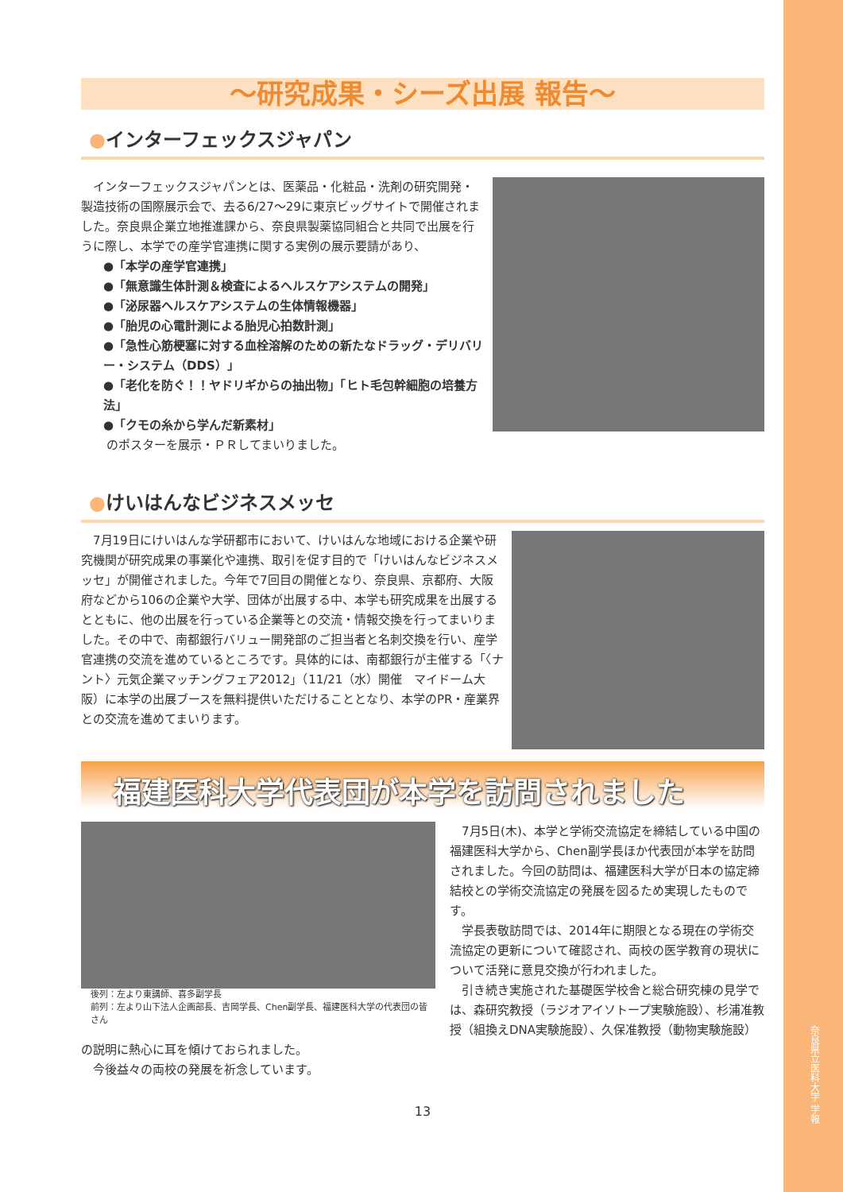奈良県立医科大学 学報
〜研究成果・シーズ出展 報告〜
●インターフェックスジャパン
　インターフェックスジャパンとは、医薬品・化粧品・洗剤の研究開発・製造技術の国際展示会で、去る6/27〜29に東京ビッグサイトで開催されました。奈良県企業立地推進課から、奈良県製薬協同組合と共同で出展を行うに際し、本学での産学官連携に関する実例の展示要請があり、
●「本学の産学官連携」
●「無意識生体計測＆検査によるヘルスケアシステムの開発」
●「泌尿器ヘルスケアシステムの生体情報機器」
●「胎児の心電計測による胎児心拍数計測」
●「急性心筋梗塞に対する血栓溶解のための新たなドラッグ・デリバリー・システム（DDS）」
●「老化を防ぐ！！ヤドリギからの抽出物」「ヒト毛包幹細胞の培養方法」
●「クモの糸から学んだ新素材」
のポスターを展示・ＰＲしてまいりました。
●けいはんなビジネスメッセ
　7月19日にけいはんな学研都市において、けいはんな地域における企業や研究機関が研究成果の事業化や連携、取引を促す目的で「けいはんなビジネスメッセ」が開催されました。今年で7回目の開催となり、奈良県、京都府、大阪府などから106の企業や大学、団体が出展する中、本学も研究成果を出展するとともに、他の出展を行っている企業等との交流・情報交換を行ってまいりました。その中で、南都銀行バリュー開発部のご担当者と名刺交換を行い、産学官連携の交流を進めているところです。具体的には、南都銀行が主催する「〈ナント〉元気企業マッチングフェア2012」（11/21（水）開催　マイドーム大阪）に本学の出展ブースを無料提供いただけることとなり、本学のPR・産業界との交流を進めてまいります。
福建医科大学代表団が本学を訪問されました
後列：左より東講師、喜多副学長
前列：左より山下法人企画部長、吉岡学長、Chen副学長、福建医科大学の代表団の皆さん
　7月5日(木)、本学と学術交流協定を締結している中国の福建医科大学から、Chen副学長ほか代表団が本学を訪問されました。今回の訪問は、福建医科大学が日本の協定締結校との学術交流協定の発展を図るため実現したものです。
　学長表敬訪問では、2014年に期限となる現在の学術交流協定の更新について確認され、両校の医学教育の現状について活発に意見交換が行われました。
　引き続き実施された基礎医学校舎と総合研究棟の見学では、森研究教授（ラジオアイソトープ実験施設）、杉浦准教授（組換えDNA実験施設）、久保准教授（動物実験施設）の説明に熱心に耳を傾けておられました。
　今後益々の両校の発展を祈念しています。
13